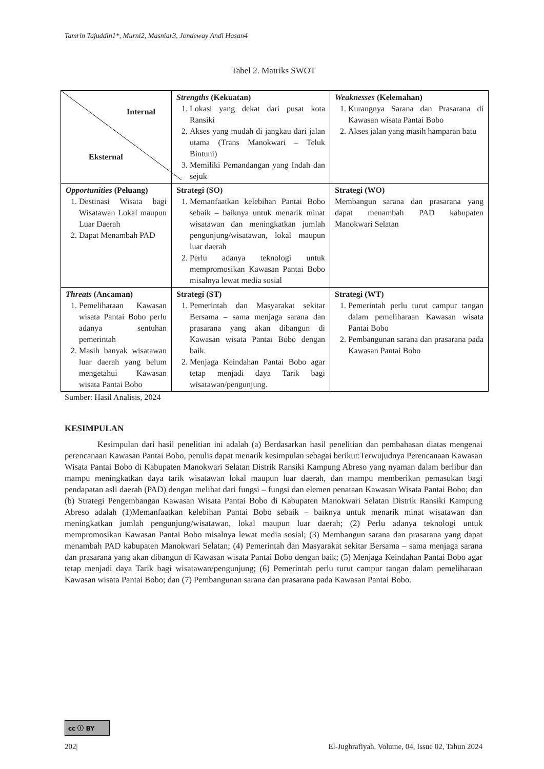Tamrin Tajuddin1*, Murni2, Masniar3, Jondeway Andi Hasan4
Tabel 2. Matriks SWOT
| Internal Eksternal | Strengths (Kekuatan) 1. Lokasi yang dekat dari pusat kota Ransiki 2. Akses yang mudah di jangkau dari jalan utama (Trans Manokwari – Teluk Bintuni) 3. Memiliki Pemandangan yang Indah dan sejuk | Weaknesses (Kelemahan) 1. Kurangnya Sarana dan Prasarana di Kawasan wisata Pantai Bobo 2. Akses jalan yang masih hamparan batu |
| Opportunities (Peluang) 1. Destinasi Wisata bagi Wisatawan Lokal maupun Luar Daerah 2. Dapat Menambah PAD | Strategi (SO) 1. Memanfaatkan kelebihan Pantai Bobo sebaik – baiknya untuk menarik minat wisatawan dan meningkatkan jumlah pengunjung/wisatawan, lokal maupun luar daerah 2. Perlu adanya teknologi untuk mempromosikan Kawasan Pantai Bobo misalnya lewat media sosial | Strategi (WO) Membangun sarana dan prasarana yang dapat menambah PAD kabupaten Manokwari Selatan |
| Threats (Ancaman) 1. Pemeliharaan Kawasan wisata Pantai Bobo perlu adanya sentuhan pemerintah 2. Masih banyak wisatawan luar daerah yang belum mengetahui Kawasan wisata Pantai Bobo | Strategi (ST) 1. Pemerintah dan Masyarakat sekitar Bersama – sama menjaga sarana dan prasarana yang akan dibangun di Kawasan wisata Pantai Bobo dengan baik. 2. Menjaga Keindahan Pantai Bobo agar tetap menjadi daya Tarik bagi wisatawan/pengunjung. | Strategi (WT) 1. Pemerintah perlu turut campur tangan dalam pemeliharaan Kawasan wisata Pantai Bobo 2. Pembangunan sarana dan prasarana pada Kawasan Pantai Bobo |
Sumber: Hasil Analisis, 2024
KESIMPULAN
Kesimpulan dari hasil penelitian ini adalah (a) Berdasarkan hasil penelitian dan pembahasan diatas mengenai perencanaan Kawasan Pantai Bobo, penulis dapat menarik kesimpulan sebagai berikut:Terwujudnya Perencanaan Kawasan Wisata Pantai Bobo di Kabupaten Manokwari Selatan Distrik Ransiki Kampung Abreso yang nyaman dalam berlibur dan mampu meningkatkan daya tarik wisatawan lokal maupun luar daerah, dan mampu memberikan pemasukan bagi pendapatan asli daerah (PAD) dengan melihat dari fungsi – fungsi dan elemen penataan Kawasan Wisata Pantai Bobo; dan (b) Strategi Pengembangan Kawasan Wisata Pantai Bobo di Kabupaten Manokwari Selatan Distrik Ransiki Kampung Abreso adalah (1)Memanfaatkan kelebihan Pantai Bobo sebaik – baiknya untuk menarik minat wisatawan dan meningkatkan jumlah pengunjung/wisatawan, lokal maupun luar daerah; (2) Perlu adanya teknologi untuk mempromosikan Kawasan Pantai Bobo misalnya lewat media sosial; (3) Membangun sarana dan prasarana yang dapat menambah PAD kabupaten Manokwari Selatan; (4) Pemerintah dan Masyarakat sekitar Bersama – sama menjaga sarana dan prasarana yang akan dibangun di Kawasan wisata Pantai Bobo dengan baik; (5) Menjaga Keindahan Pantai Bobo agar tetap menjadi daya Tarik bagi wisatawan/pengunjung; (6) Pemerintah perlu turut campur tangan dalam pemeliharaan Kawasan wisata Pantai Bobo; dan (7) Pembangunan sarana dan prasarana pada Kawasan Pantai Bobo.
cc ⓘ BY
202| El-Jughrafiyah, Volume, 04, Issue 02, Tahun 2024